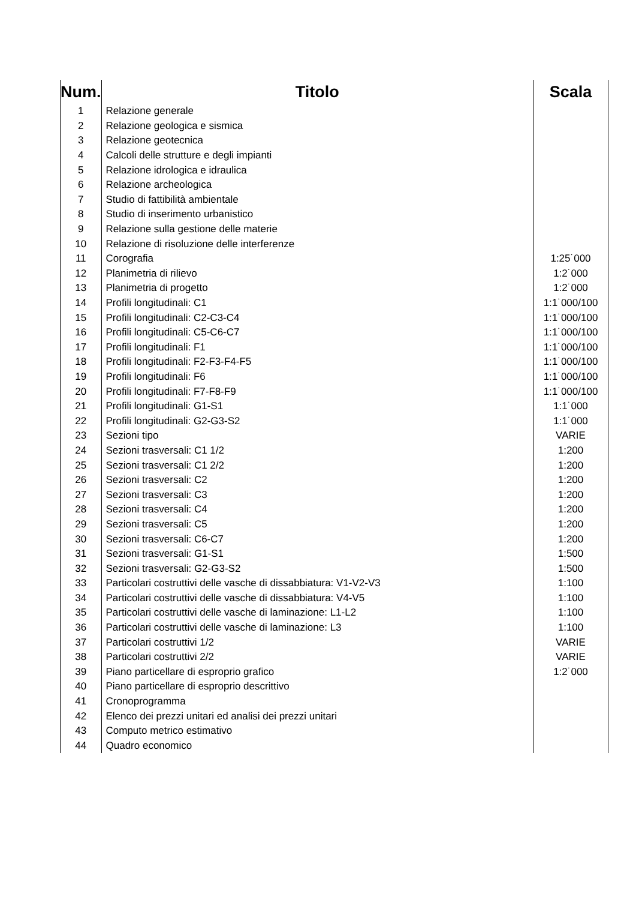| Num. | Titolo | Scala |
| --- | --- | --- |
| 1 | Relazione generale | |
| 2 | Relazione geologica e sismica | |
| 3 | Relazione geotecnica | |
| 4 | Calcoli delle strutture e degli impianti | |
| 5 | Relazione idrologica e idraulica | |
| 6 | Relazione archeologica | |
| 7 | Studio di fattibilità ambientale | |
| 8 | Studio di inserimento urbanistico | |
| 9 | Relazione sulla gestione delle materie | |
| 10 | Relazione di risoluzione delle interferenze | |
| 11 | Corografia | 1:25˙000 |
| 12 | Planimetria di rilievo | 1:2˙000 |
| 13 | Planimetria di progetto | 1:2˙000 |
| 14 | Profili longitudinali: C1 | 1:1˙000/100 |
| 15 | Profili longitudinali: C2-C3-C4 | 1:1˙000/100 |
| 16 | Profili longitudinali: C5-C6-C7 | 1:1˙000/100 |
| 17 | Profili longitudinali: F1 | 1:1˙000/100 |
| 18 | Profili longitudinali: F2-F3-F4-F5 | 1:1˙000/100 |
| 19 | Profili longitudinali: F6 | 1:1˙000/100 |
| 20 | Profili longitudinali: F7-F8-F9 | 1:1˙000/100 |
| 21 | Profili longitudinali: G1-S1 | 1:1˙000 |
| 22 | Profili longitudinali: G2-G3-S2 | 1:1˙000 |
| 23 | Sezioni tipo | VARIE |
| 24 | Sezioni trasversali: C1 1/2 | 1:200 |
| 25 | Sezioni trasversali: C1 2/2 | 1:200 |
| 26 | Sezioni trasversali: C2 | 1:200 |
| 27 | Sezioni trasversali: C3 | 1:200 |
| 28 | Sezioni trasversali: C4 | 1:200 |
| 29 | Sezioni trasversali: C5 | 1:200 |
| 30 | Sezioni trasversali: C6-C7 | 1:200 |
| 31 | Sezioni trasversali: G1-S1 | 1:500 |
| 32 | Sezioni trasversali: G2-G3-S2 | 1:500 |
| 33 | Particolari costruttivi delle vasche di dissabbiatura: V1-V2-V3 | 1:100 |
| 34 | Particolari costruttivi delle vasche di dissabbiatura: V4-V5 | 1:100 |
| 35 | Particolari costruttivi delle vasche di laminazione: L1-L2 | 1:100 |
| 36 | Particolari costruttivi delle vasche di laminazione: L3 | 1:100 |
| 37 | Particolari costruttivi 1/2 | VARIE |
| 38 | Particolari costruttivi 2/2 | VARIE |
| 39 | Piano particellare di esproprio grafico | 1:2˙000 |
| 40 | Piano particellare di esproprio descrittivo | |
| 41 | Cronoprogramma | |
| 42 | Elenco dei prezzi unitari ed analisi dei prezzi unitari | |
| 43 | Computo metrico estimativo | |
| 44 | Quadro economico | |